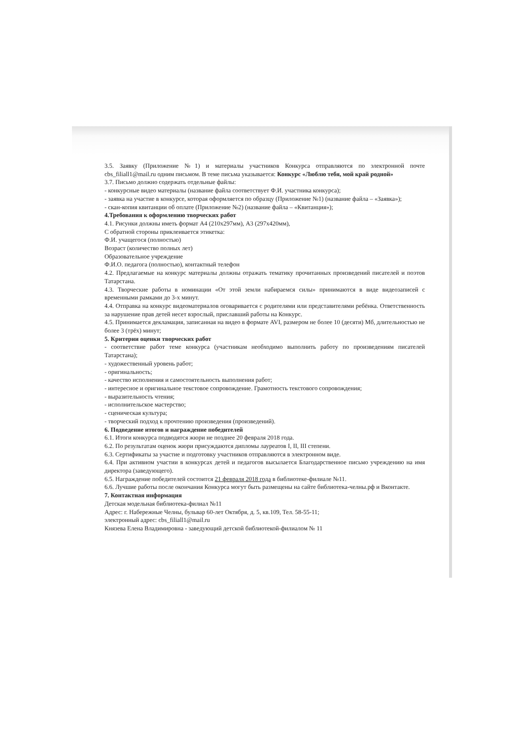3.5. Заявку (Приложение №1) и материалы участников Конкурса отправляются по электронной почте cbs_filiall1@mail.ru одним письмом. В теме письма указывается: Конкурс «Люблю тебя, мой край родной»
3.7. Письмо должно содержать отдельные файлы:
- конкурсные видео материалы (название файла соответствует Ф.И. участника конкурса);
- заявка на участие в конкурсе, которая оформляется по образцу (Приложение №1) (название файла – «Заявка»);
- скан-копия квитанции об оплате (Приложение №2) (название файла – «Квитанция»);
4.Требования к оформлению творческих работ
4.1. Рисунки должны иметь формат А4 (210х297мм), А3 (297х420мм),
С обратной стороны приклеивается этикетка:
Ф.И. учащегося (полностью)
Возраст (количество полных лет)
Образовательное учреждение
Ф.И.О. педагога (полностью), контактный телефон
4.2. Предлагаемые на конкурс материалы должны отражать тематику прочитанных произведений писателей и поэтов Татарстана.
4.3. Творческие работы в номинации «От этой земли набираемся силы» принимаются в виде видеозаписей с временными рамками до 3-х минут.
4.4. Отправка на конкурс видеоматериалов оговаривается с родителями или представителями ребёнка. Ответственность за нарушение прав детей несет взрослый, приславший работы на Конкурс.
4.5. Принимается декламация, записанная на видео в формате AVI, размером не более 10 (десяти) Мб, длительностью не более 3 (трёх) минут;
5. Критерии оценки творческих работ
- соответствие работ теме конкурса (участникам необходимо выполнить работу по произведениям писателей Татарстана);
- художественный уровень работ;
- оригинальность;
- качество исполнения и самостоятельность выполнения работ;
- интересное и оригинальное текстовое сопровождение. Грамотность текстового сопровождения;
- выразительность чтения;
- исполнительское мастерство;
- сценическая культура;
- творческий подход к прочтению произведения (произведений).
6. Подведение итогов и награждение победителей
6.1. Итоги конкурса подводятся жюри не позднее 20 февраля 2018 года.
6.2. По результатам оценок жюри присуждаются дипломы лауреатов I, II, III степени.
6.3. Сертификаты за участие и подготовку участников отправляются в электронном виде.
6.4. При активном участии в конкурсах детей и педагогов высылается Благодарственное письмо учреждению на имя директора (заведующего).
6.5. Награждение победителей состоится 21 февраля 2018 года в библиотеке-филиале №11.
6.6. Лучшие работы после окончания Конкурса могут быть размещены на сайте библиотека-челны.рф и Вконтакте.
7. Контактная информация
Детская модельная библиотека-филиал №11
Адрес: г. Набережные Челны, бульвар 60-лет Октября, д. 5, кв.109, Тел. 58-55-11;
электронный адрес: cbs_filiall1@mail.ru
Князева Елена Владимировна - заведующий детской библиотекой-филиалом № 11